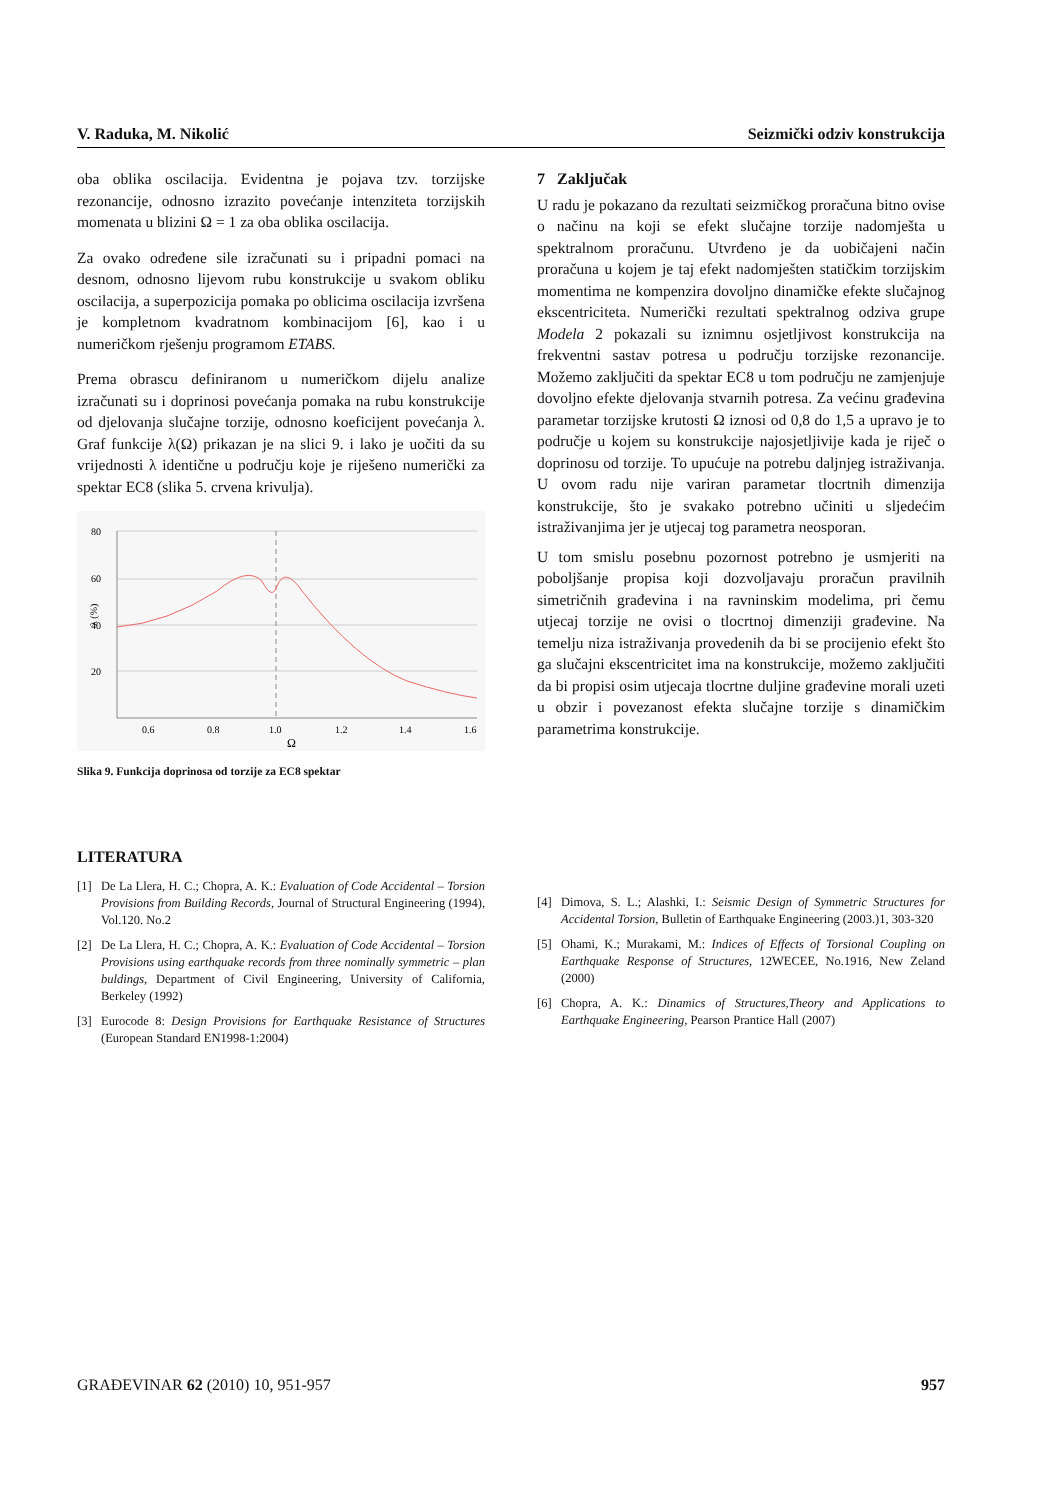V. Raduka, M. Nikolić Seizmički odziv konstrukcija
oba oblika oscilacija. Evidentna je pojava tzv. torzijske rezonancije, odnosno izrazito povećanje intenziteta torzijskih momenata u blizini Ω = 1 za oba oblika oscilacija.
Za ovako određene sile izračunati su i pripadni pomaci na desnom, odnosno lijevom rubu konstrukcije u svakom obliku oscilacija, a superpozicija pomaka po oblicima oscilacija izvršena je kompletnom kvadratnom kombinacijom [6], kao i u numeričkom rješenju programom ETABS.
Prema obrascu definiranom u numeričkom dijelu analize izračunati su i doprinosi povećanja pomaka na rubu konstrukcije od djelovanja slučajne torzije, odnosno koeficijent povećanja λ. Graf funkcije λ(Ω) prikazan je na slici 9. i lako je uočiti da su vrijednosti λ identične u području koje je riješeno numerički za spektar EC8 (slika 5. crvena krivulja).
80
60
40
20
λ (%)
0.6
0.8
1.0
1.2
1.4
1.6
Ω
Slika 9. Funkcija doprinosa od torzije za EC8 spektar
7 Zaključak
U radu je pokazano da rezultati seizmičkog proračuna bitno ovise o načinu na koji se efekt slučajne torzije nadomješta u spektralnom proračunu. Utvrđeno je da uobičajeni način proračuna u kojem je taj efekt nadomješten statičkim torzijskim momentima ne kompenzira dovoljno dinamičke efekte slučajnog ekscentriciteta. Numerički rezultati spektralnog odziva grupe Modela 2 pokazali su iznimnu osjetljivost konstrukcija na frekventni sastav potresa u području torzijske rezonancije. Možemo zaključiti da spektar EC8 u tom području ne zamjenjuje dovoljno efekte djelovanja stvarnih potresa. Za većinu građevina parametar torzijske krutosti Ω iznosi od 0,8 do 1,5 a upravo je to područje u kojem su konstrukcije najosjetljivije kada je riječ o doprinosu od torzije. To upućuje na potrebu daljnjeg istraživanja. U ovom radu nije variran parametar tlocrtnih dimenzija konstrukcije, što je svakako potrebno učiniti u sljedećim istraživanjima jer je utjecaj tog parametra neosporan.
U tom smislu posebnu pozornost potrebno je usmjeriti na poboljšanje propisa koji dozvoljavaju proračun pravilnih simetričnih građevina i na ravninskim modelima, pri čemu utjecaj torzije ne ovisi o tlocrtnoj dimenziji građevine. Na temelju niza istraživanja provedenih da bi se procijenio efekt što ga slučajni ekscentricitet ima na konstrukcije, možemo zaključiti da bi propisi osim utjecaja tlocrtne duljine građevine morali uzeti u obzir i povezanost efekta slučajne torzije s dinamičkim parametrima konstrukcije.
LITERATURA
[1] De La Llera, H. C.; Chopra, A. K.: Evaluation of Code Accidental – Torsion Provisions from Building Records, Journal of Structural Engineering (1994), Vol.120. No.2
[2] De La Llera, H. C.; Chopra, A. K.: Evaluation of Code Accidental – Torsion Provisions using earthquake records from three nominally symmetric – plan buldings, Department of Civil Engineering, University of California, Berkeley (1992)
[3] Eurocode 8: Design Provisions for Earthquake Resistance of Structures (European Standard EN1998-1:2004)
[4] Dimova, S. L.; Alashki, I.: Seismic Design of Symmetric Structures for Accidental Torsion, Bulletin of Earthquake Engineering (2003.)1, 303-320
[5] Ohami, K.; Murakami, M.: Indices of Effects of Torsional Coupling on Earthquake Response of Structures, 12WECEE, No.1916, New Zeland (2000)
[6] Chopra, A. K.: Dinamics of Structures,Theory and Applications to Earthquake Engineering, Pearson Prantice Hall (2007)
GRAĐEVINAR 62 (2010) 10, 951-957 957